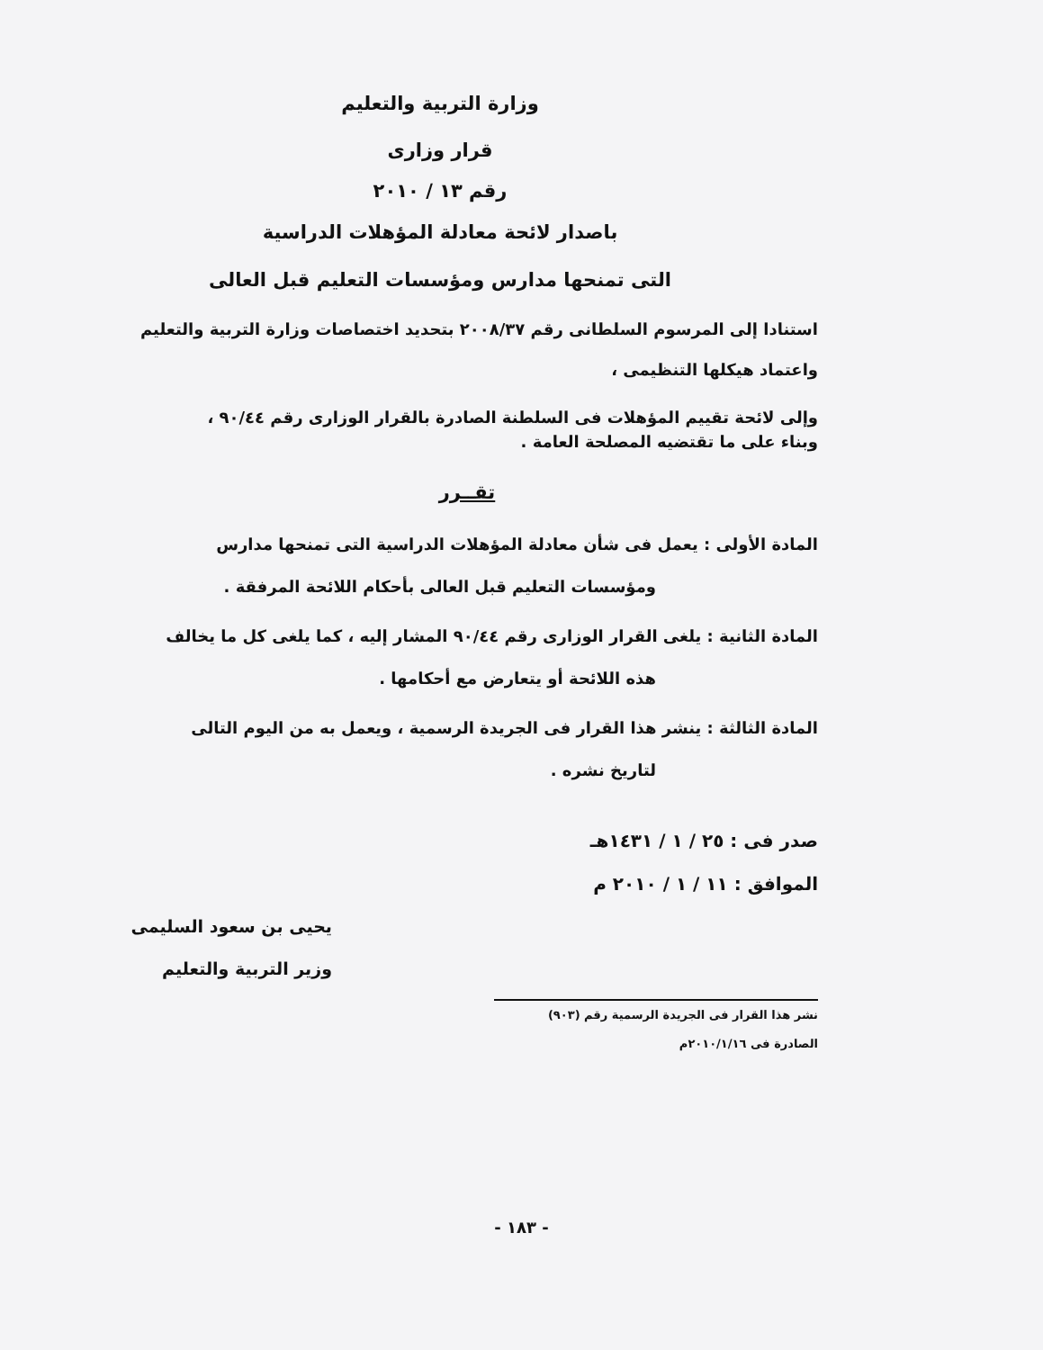وزارة التربية والتعليم
قرار وزارى
رقم ١٣ / ٢٠١٠
باصدار لائحة معادلة المؤهلات الدراسية
التى تمنحها مدارس ومؤسسات التعليم قبل العالى
استنادا إلى المرسوم السلطانى رقم ٢٠٠٨/٣٧ بتحديد اختصاصات وزارة التربية والتعليم
واعتماد هيكلها التنظيمى ،
وإلى لائحة تقييم المؤهلات فى السلطنة الصادرة بالقرار الوزارى رقم ٩٠/٤٤ ،
وبناء على ما تقتضيه المصلحة العامة .
تقــرر
المادة الأولى : يعمل فى شأن معادلة المؤهلات الدراسية التى تمنحها مدارس
ومؤسسات التعليم قبل العالى بأحكام اللائحة المرفقة .
المادة الثانية : يلغى القرار الوزارى رقم ٩٠/٤٤ المشار إليه ، كما يلغى كل ما يخالف
هذه اللائحة أو يتعارض مع أحكامها .
المادة الثالثة : ينشر هذا القرار فى الجريدة الرسمية ، ويعمل به من اليوم التالى
لتاريخ نشره .
صدر فى : ٢٥ / ١ / ١٤٣١هـ
الموافق : ١١ / ١ / ٢٠١٠ م
يحيى بن سعود السليمى
وزير التربية والتعليم
نشر هذا القرار فى الجريدة الرسمية رقم (٩٠٣)
الصادرة فى ٢٠١٠/١/١٦م
- ١٨٣ -